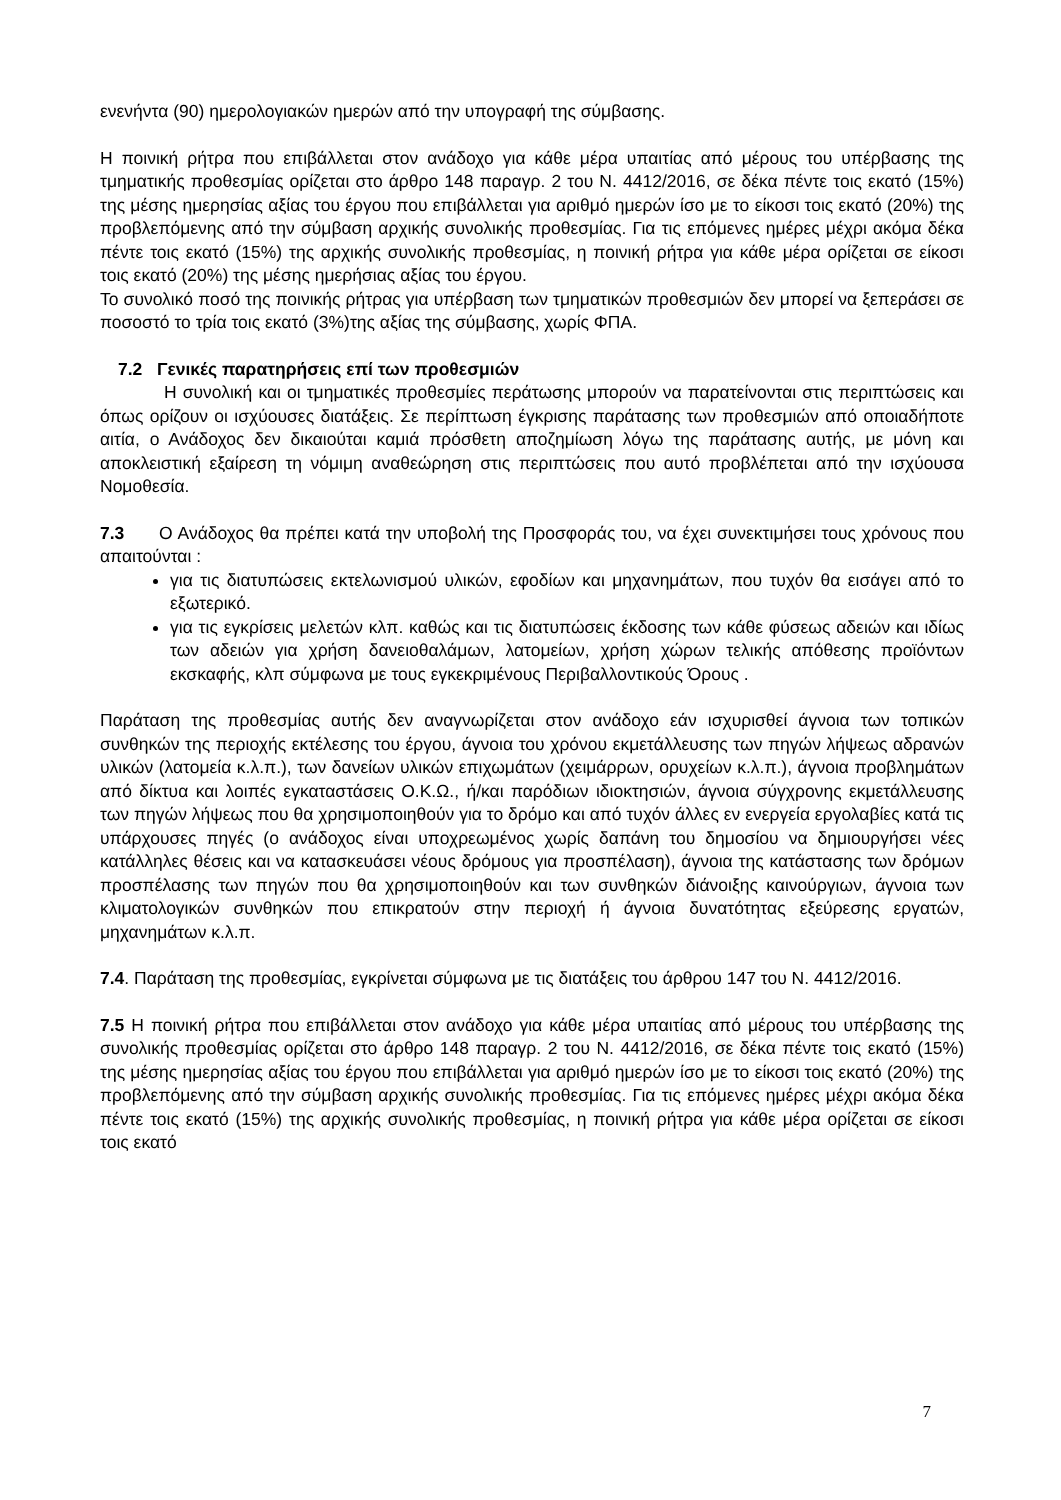ενενήντα (90) ημερολογιακών ημερών από την υπογραφή της σύμβασης.
Η ποινική ρήτρα που επιβάλλεται στον ανάδοχο για κάθε μέρα υπαιτίας από μέρους του υπέρβασης της τμηματικής προθεσμίας ορίζεται στο άρθρο 148 παραγρ. 2 του Ν. 4412/2016, σε δέκα πέντε τοις εκατό (15%) της μέσης ημερησίας αξίας του έργου που επιβάλλεται για αριθμό ημερών ίσο με το είκοσι τοις εκατό (20%) της προβλεπόμενης από την σύμβαση αρχικής συνολικής προθεσμίας. Για τις επόμενες ημέρες μέχρι ακόμα δέκα πέντε τοις εκατό (15%) της αρχικής συνολικής προθεσμίας, η ποινική ρήτρα για κάθε μέρα ορίζεται σε είκοσι τοις εκατό (20%) της μέσης ημερήσιας αξίας του έργου.
Το συνολικό ποσό της ποινικής ρήτρας για υπέρβαση των τμηματικών προθεσμιών δεν μπορεί να ξεπεράσει σε ποσοστό το τρία τοις εκατό (3%)της αξίας της σύμβασης, χωρίς ΦΠΑ.
7.2 Γενικές παρατηρήσεις επί των προθεσμιών
Η συνολική και οι τμηματικές προθεσμίες περάτωσης μπορούν να παρατείνονται στις περιπτώσεις και όπως ορίζουν οι ισχύουσες διατάξεις. Σε περίπτωση έγκρισης παράτασης των προθεσμιών από οποιαδήποτε αιτία, ο Ανάδοχος δεν δικαιούται καμιά πρόσθετη αποζημίωση λόγω της παράτασης αυτής, με μόνη και αποκλειστική εξαίρεση τη νόμιμη αναθεώρηση στις περιπτώσεις που αυτό προβλέπεται από την ισχύουσα Νομοθεσία.
7.3 Ο Ανάδοχος θα πρέπει κατά την υποβολή της Προσφοράς του, να έχει συνεκτιμήσει τους χρόνους που απαιτούνται :
για τις διατυπώσεις εκτελωνισμού υλικών, εφοδίων και μηχανημάτων, που τυχόν θα εισάγει από το εξωτερικό.
για τις εγκρίσεις μελετών κλπ. καθώς και τις διατυπώσεις έκδοσης των κάθε φύσεως αδειών και ιδίως των αδειών για χρήση δανειοθαλάμων, λατομείων, χρήση χώρων τελικής απόθεσης προϊόντων εκσκαφής, κλπ σύμφωνα με τους εγκεκριμένους Περιβαλλοντικούς Όρους .
Παράταση της προθεσμίας αυτής δεν αναγνωρίζεται στον ανάδοχο εάν ισχυρισθεί άγνοια των τοπικών συνθηκών της περιοχής εκτέλεσης του έργου, άγνοια του χρόνου εκμετάλλευσης των πηγών λήψεως αδρανών υλικών (λατομεία κ.λ.π.), των δανείων υλικών επιχωμάτων (χειμάρρων, ορυχείων κ.λ.π.), άγνοια προβλημάτων από δίκτυα και λοιπές εγκαταστάσεις Ο.Κ.Ω., ή/και παρόδιων ιδιοκτησιών, άγνοια σύγχρονης εκμετάλλευσης των πηγών λήψεως που θα χρησιμοποιηθούν για το δρόμο και από τυχόν άλλες εν ενεργεία εργολαβίες κατά τις υπάρχουσες πηγές (ο ανάδοχος είναι υποχρεωμένος χωρίς δαπάνη του δημοσίου να δημιουργήσει νέες κατάλληλες θέσεις και να κατασκευάσει νέους δρόμους για προσπέλαση), άγνοια της κατάστασης των δρόμων προσπέλασης των πηγών που θα χρησιμοποιηθούν και των συνθηκών διάνοιξης καινούργιων, άγνοια των κλιματολογικών συνθηκών που επικρατούν στην περιοχή ή άγνοια δυνατότητας εξεύρεσης εργατών, μηχανημάτων κ.λ.π.
7.4. Παράταση της προθεσμίας, εγκρίνεται σύμφωνα με τις διατάξεις του άρθρου 147 του Ν. 4412/2016.
7.5 Η ποινική ρήτρα που επιβάλλεται στον ανάδοχο για κάθε μέρα υπαιτίας από μέρους του υπέρβασης της συνολικής προθεσμίας ορίζεται στο άρθρο 148 παραγρ. 2 του Ν. 4412/2016, σε δέκα πέντε τοις εκατό (15%) της μέσης ημερησίας αξίας του έργου που επιβάλλεται για αριθμό ημερών ίσο με το είκοσι τοις εκατό (20%) της προβλεπόμενης από την σύμβαση αρχικής συνολικής προθεσμίας. Για τις επόμενες ημέρες μέχρι ακόμα δέκα πέντε τοις εκατό (15%) της αρχικής συνολικής προθεσμίας, η ποινική ρήτρα για κάθε μέρα ορίζεται σε είκοσι τοις εκατό
7